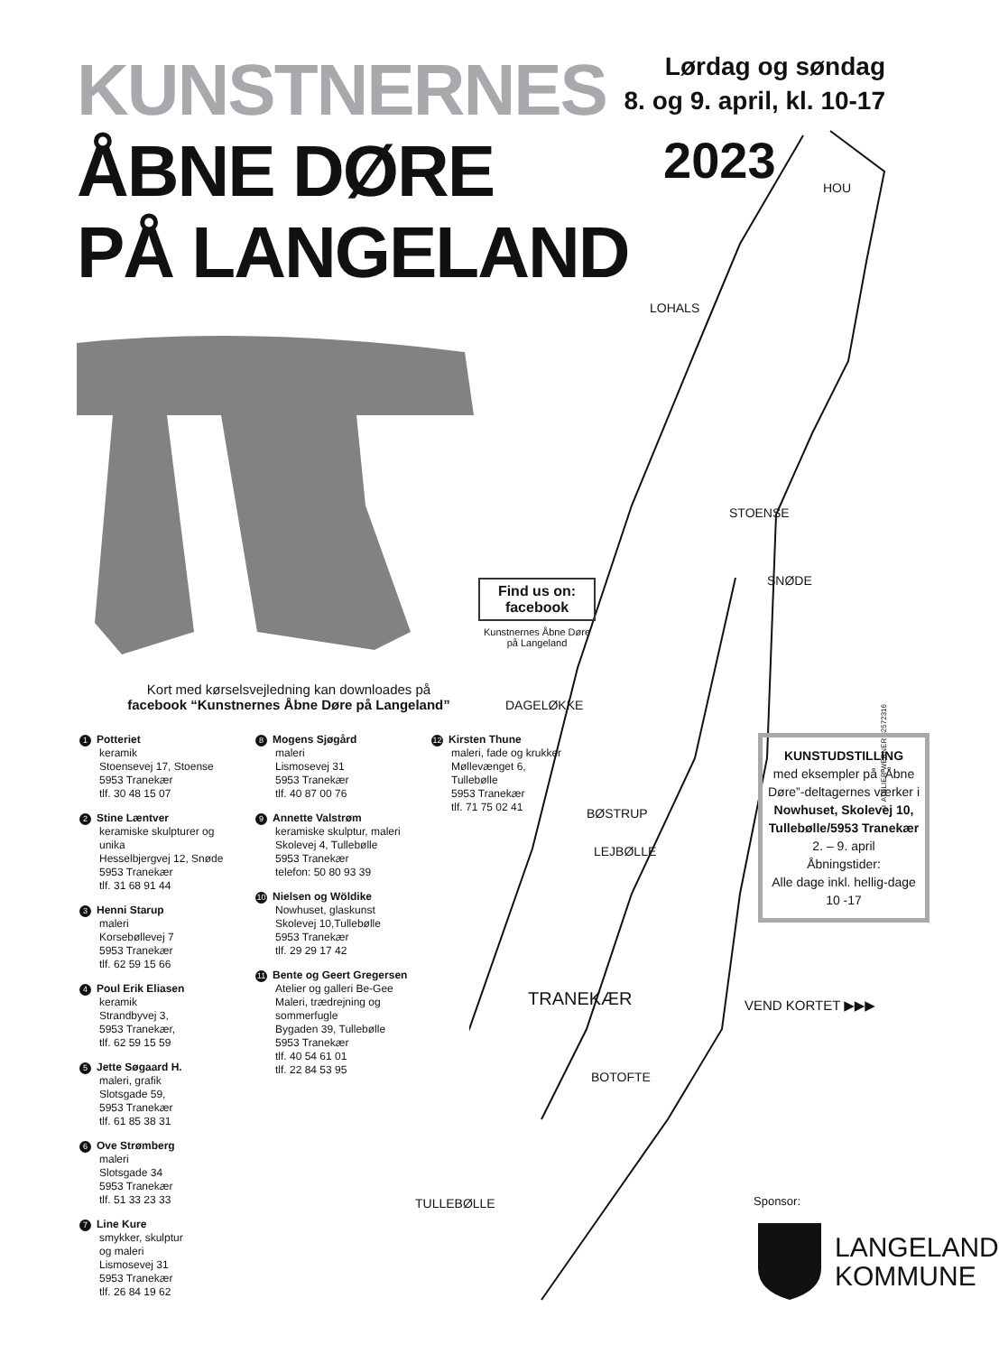KUNSTNERNES
ÅBNE DØRE
PÅ LANGELAND
Lørdag og søndag
8. og 9. april, kl. 10-17
2023 HOU
LOHALS
STOENSE
SNØDE
DAGELØKKE
BØSTRUP
LEJBØLLE
TRANEKÆR
BOTOFTE
TULLEBØLLE
© ATELIER WERNER 62572316
Find us on: facebook
Kunstnernes Åbne Døre på Langeland
Kort med kørselsvejledning kan downloades på
facebook “Kunstnernes Åbne Døre på Langeland”
1 Potteriet
keramik
Stoensevej 17, Stoense
5953 Tranekær
tlf. 30 48 15 07
2 Stine Læntver
keramiske skulpturer og unika
Hesselbjergvej 12, Snøde
5953 Tranekær
tlf. 31 68 91 44
3 Henni Starup
maleri
Korsebøllevej 7
5953 Tranekær
tlf. 62 59 15 66
4 Poul Erik Eliasen
keramik
Strandbyvej 3,
5953 Tranekær,
tlf. 62 59 15 59
5 Jette Søgaard H.
maleri, grafik
Slotsgade 59,
5953 Tranekær
tlf. 61 85 38 31
6 Ove Strømberg
maleri
Slotsgade 34
5953 Tranekær
tlf. 51 33 23 33
7 Line Kure
smykker, skulptur
og maleri
Lismosevej 31
5953 Tranekær
tlf. 26 84 19 62
8 Mogens Sjøgård
maleri
Lismosevej 31
5953 Tranekær
tlf. 40 87 00 76
9 Annette Valstrøm
keramiske skulptur, maleri
Skolevej 4, Tullebølle
5953 Tranekær
telefon: 50 80 93 39
10 Nielsen og Wöldike
Nowhuset, glaskunst
Skolevej 10,Tullebølle
5953 Tranekær
tlf. 29 29 17 42
11 Bente og Geert Gregersen
Atelier og galleri Be-Gee
Maleri, trædrejning og sommerfugle
Bygaden 39, Tullebølle
5953 Tranekær
tlf. 40 54 61 01
tlf. 22 84 53 95
12 Kirsten Thune
maleri, fade og krukker
Møllevænget 6,
Tullebølle
5953 Tranekær
tlf. 71 75 02 41
KUNSTUDSTILLING
med eksempler på “Åbne Døre”-deltagernes værker i
Nowhuset, Skolevej 10, Tullebølle/5953 Tranekær
2. – 9. april
Åbningstider:
Alle dage inkl. hellig-dage 10 -17
VEND KORTET ▶▶▶
Sponsor:
LANGELAND
KOMMUNE